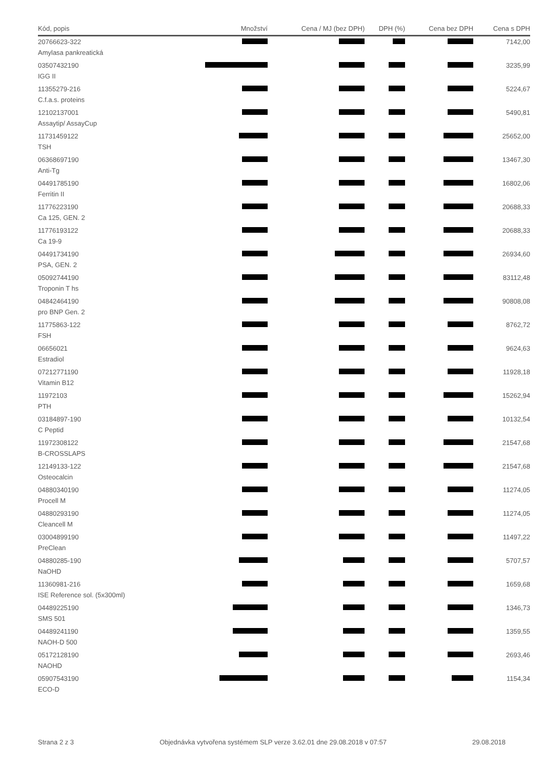| Kód, popis | Množství | Cena / MJ (bez DPH) | DPH (%) | Cena bez DPH | Cena s DPH |
| --- | --- | --- | --- | --- | --- |
| 20766623-322 Amylasa pankreatická | | | | | 7142,00 |
| 03507432190 IGG II | | | | | 3235,99 |
| 11355279-216 C.f.a.s. proteins | | | | | 5224,67 |
| 12102137001 Assaytip/ AssayCup | | | | | 5490,81 |
| 11731459122 TSH | | | | | 25652,00 |
| 06368697190 Anti-Tg | | | | | 13467,30 |
| 04491785190 Ferritin II | | | | | 16802,06 |
| 11776223190 Ca 125, GEN. 2 | | | | | 20688,33 |
| 11776193122 Ca 19-9 | | | | | 20688,33 |
| 04491734190 PSA, GEN. 2 | | | | | 26934,60 |
| 05092744190 Troponin T hs | | | | | 83112,48 |
| 04842464190 pro BNP Gen. 2 | | | | | 90808,08 |
| 11775863-122 FSH | | | | | 8762,72 |
| 06656021 Estradiol | | | | | 9624,63 |
| 07212771190 Vitamin B12 | | | | | 11928,18 |
| 11972103 PTH | | | | | 15262,94 |
| 03184897-190 C Peptid | | | | | 10132,54 |
| 11972308122 B-CROSSLAPS | | | | | 21547,68 |
| 12149133-122 Osteocalcin | | | | | 21547,68 |
| 04880340190 Procell M | | | | | 11274,05 |
| 04880293190 Cleancell M | | | | | 11274,05 |
| 03004899190 PreClean | | | | | 11497,22 |
| 04880285-190 NaOHD | | | | | 5707,57 |
| 11360981-216 ISE Reference sol. (5x300ml) | | | | | 1659,68 |
| 04489225190 SMS 501 | | | | | 1346,73 |
| 04489241190 NAOH-D 500 | | | | | 1359,55 |
| 05172128190 NAOHD | | | | | 2693,46 |
| 05907543190 ECO-D | | | | | 1154,34 |
Strana 2 z 3 Objednávka vytvořena systémem SLP verze 3.62.01 dne 29.08.2018 v 07:57 29.08.2018